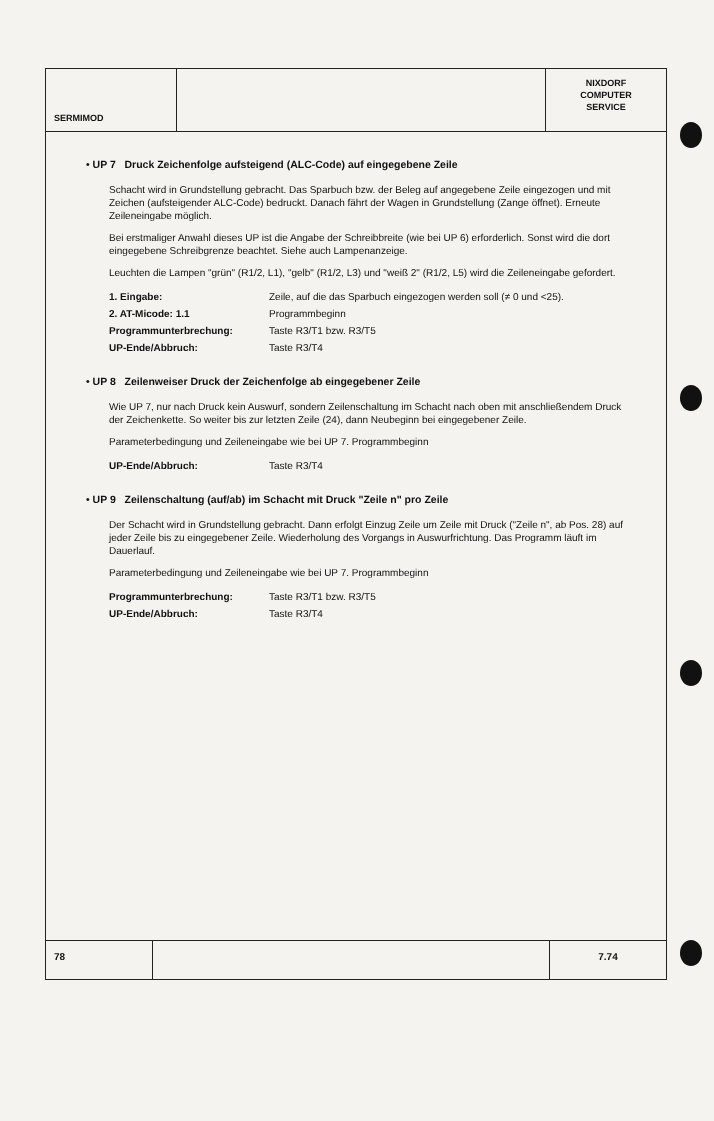SERMIMOD
NIXDORF
COMPUTER
SERVICE
• UP 7 Druck Zeichenfolge aufsteigend (ALC-Code) auf eingegebene Zeile
Schacht wird in Grundstellung gebracht. Das Sparbuch bzw. der Beleg auf angegebene Zeile eingezogen und mit Zeichen (aufsteigender ALC-Code) bedruckt. Danach fährt der Wagen in Grundstellung (Zange öffnet). Erneute Zeileneingabe möglich.
Bei erstmaliger Anwahl dieses UP ist die Angabe der Schreibbreite (wie bei UP 6) erforderlich. Sonst wird die dort eingegebene Schreibgrenze beachtet. Siehe auch Lampenanzeige.
Leuchten die Lampen "grün" (R1/2, L1), "gelb" (R1/2, L3) und "weiß 2" (R1/2, L5) wird die Zeileneingabe gefordert.
| 1. Eingabe: | Zeile, auf die das Sparbuch eingezogen werden soll (≠ 0 und <25). |
| 2. AT-Micode: 1.1 | Programmbeginn |
| Programmunterbrechung: | Taste R3/T1 bzw. R3/T5 |
| UP-Ende/Abbruch: | Taste R3/T4 |
• UP 8 Zeilenweiser Druck der Zeichenfolge ab eingegebener Zeile
Wie UP 7, nur nach Druck kein Auswurf, sondern Zeilenschaltung im Schacht nach oben mit anschließendem Druck der Zeichenkette. So weiter bis zur letzten Zeile (24), dann Neubeginn bei eingegebener Zeile.
Parameterbedingung und Zeileneingabe wie bei UP 7. Programmbeginn
| UP-Ende/Abbruch: | Taste R3/T4 |
• UP 9 Zeilenschaltung (auf/ab) im Schacht mit Druck "Zeile n" pro Zeile
Der Schacht wird in Grundstellung gebracht. Dann erfolgt Einzug Zeile um Zeile mit Druck ("Zeile n", ab Pos. 28) auf jeder Zeile bis zu eingegebener Zeile. Wiederholung des Vorgangs in Auswurfrichtung. Das Programm läuft im Dauerlauf.
Parameterbedingung und Zeileneingabe wie bei UP 7. Programmbeginn
| Programmunterbrechung: | Taste R3/T1 bzw. R3/T5 |
| UP-Ende/Abbruch: | Taste R3/T4 |
78 7.74